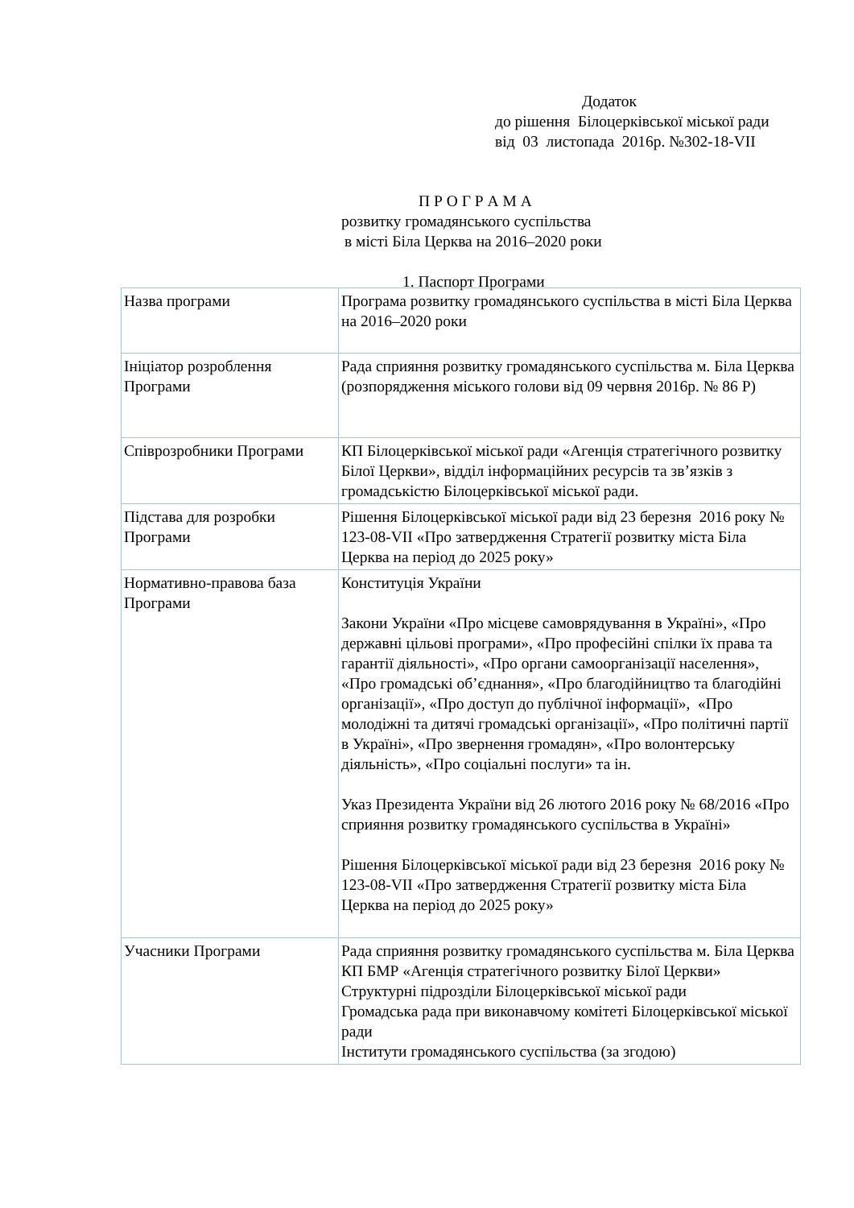Додаток
до рішення Білоцерківської міської ради
від 03 листопада 2016р. №302-18-VII
П Р О Г Р А М А
розвитку громадянського суспільства
в місті Біла Церква на 2016–2020 роки
1. Паспорт Програми
| Назва програми | Програма розвитку громадянського суспільства в місті Біла Церква на 2016–2020 роки |
| Ініціатор розроблення Програми | Рада сприяння розвитку громадянського суспільства м. Біла Церква (розпорядження міського голови від 09 червня 2016р. № 86 Р) |
| Співрозробники Програми | КП Білоцерківської міської ради «Агенція стратегічного розвитку Білої Церкви», відділ інформаційних ресурсів та зв’язків з громадськістю Білоцерківської міської ради. |
| Підстава для розробки Програми | Рішення Білоцерківської міської ради від 23 березня 2016 року № 123-08-VII «Про затвердження Стратегії розвитку міста Біла Церква на період до 2025 року» |
| Нормативно-правова база Програми | Конституція України Закони України «Про місцеве самоврядування в Україні», «Про державні цільові програми», «Про професійні спілки їх права та гарантії діяльності», «Про органи самоорганізації населення», «Про громадські об’єднання», «Про благодійництво та благодійні організації», «Про доступ до публічної інформації», «Про молодіжні та дитячі громадські організації», «Про політичні партії в Україні», «Про звернення громадян», «Про волонтерську діяльність», «Про соціальні послуги» та ін. Указ Президента України від 26 лютого 2016 року № 68/2016 «Про сприяння розвитку громадянського суспільства в Україні» Рішення Білоцерківської міської ради від 23 березня 2016 року № 123-08-VII «Про затвердження Стратегії розвитку міста Біла Церква на період до 2025 року» |
| Учасники Програми | Рада сприяння розвитку громадянського суспільства м. Біла Церква КП БМР «Агенція стратегічного розвитку Білої Церкви» Структурні підрозділи Білоцерківської міської ради Громадська рада при виконавчому комітеті Білоцерківської міської ради Інститути громадянського суспільства (за згодою) |